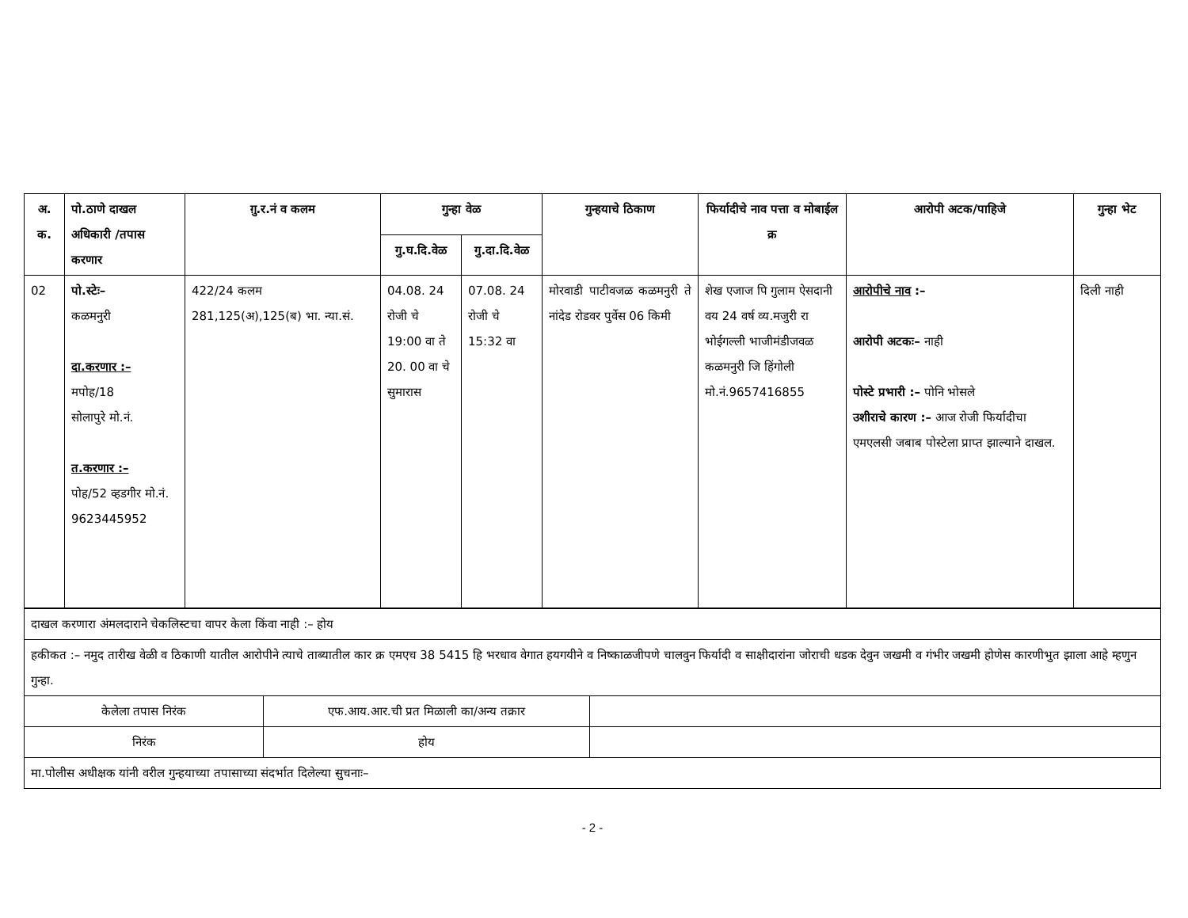| अ. क. | पो.ठाणे दाखल अधिकारी /तपास करणार | ग़ु.र.नं व कलम | गुन्हा वेळ | | गुन्हयाचे ठिकाण | फिर्यादीचे नाव पत्ता व मोबाईल क्र | आरोपी अटक/पाहिजे | गुन्हा भेट |
| --- | --- | --- | --- | --- | --- | --- | --- | --- |
| | | | गु.घ.दि.वेळ | गु.दा.दि.वेळ | | | | |
| 02 | पो.स्टेः– कळमनुरी दा.करणार :– मपोह/18 सोलापुरे मो.नं. त.करणार :– पोह/52 व्हडगीर मो.नं. 9623445952 | 422/24 कलम 281,125(अ),125(ब) भा. न्या.सं. | 04.08. 24 रोजी चे 19:00 वा ते 20. 00 वा चे सुमारास | 07.08. 24 रोजी चे 15:32 वा | मोरवाडी पाटीवजळ कळमनुरी ते नांदेड रोडवर पुर्वेस 06 किमी | शेख एजाज पि गुलाम ऐसदानी वय 24 वर्ष व्य.मजुरी रा भोईगल्ली भाजीमंडीजवळ कळमनुरी जि हिंगोली मो.नं.9657416855 | आरोपीचे नाव :– आरोपी अटकः– नाही पोस्टे प्रभारी :– पोनि भोसले उशीराचे कारण :– आज रोजी फिर्यादीचा एमएलसी जबाब पोस्टेला प्राप्त झाल्याने दाखल. | दिली नाही |
| दाखल करणारा अंमलदाराने चेकलिस्टचा वापर केला किंवा नाही :– होय | | |
| हकीकत :– नमुद तारीख वेळी व ठिकाणी यातील आरोपीने त्याचे ताब्यातील कार क्र एमएच 38 5415 हि भरधाव वेगात हयगयीने व निष्काळजीपणे चालवुन फिर्यादी व साक्षीदारांना जोराची धडक देवुन जखमी व गंभीर जखमी होणेस कारणीभुत झाला आहे म्हणुन गुन्हा. | | |
| केलेला तपास निरंक | एफ.आय.आर.ची प्रत मिळाली का/अन्य तक्रार | |
| निरंक | होय | |
| मा.पोलीस अधीक्षक यांनी वरील गुन्हयाच्या तपासाच्या संदर्भात दिलेल्या सुचनाः– | | |
- 2 -